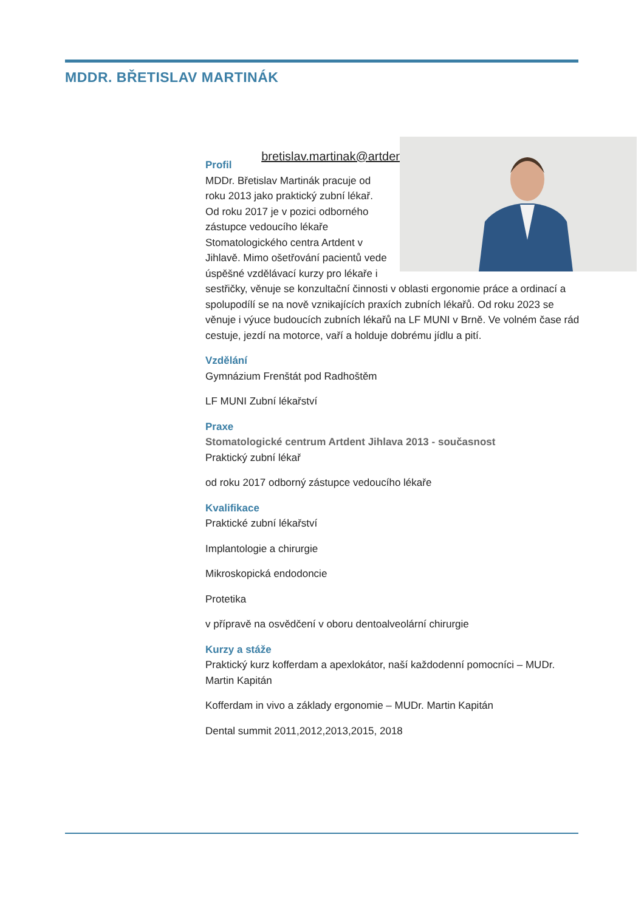MDDR. BŘETISLAV MARTINÁK
bretislav.martinak@artdent.eu
Profil
MDDr. Břetislav Martinák pracuje od roku 2013 jako praktický zubní lékař. Od roku 2017 je v pozici odborného zástupce vedoucího lékaře Stomatologického centra Artdent v Jihlavě. Mimo ošetřování pacientů vede úspěšné vzdělávací kurzy pro lékaře i sestřičky, věnuje se konzultační činnosti v oblasti ergonomie práce a ordinací a spolupodílí se na nově vznikajících praxích zubních lékařů. Od roku 2023 se věnuje i výuce budoucích zubních lékařů na LF MUNI v Brně. Ve volném čase rád cestuje, jezdí na motorce, vaří a holduje dobrému jídlu a pití.
Vzdělání
Gymnázium Frenštát pod Radhoštěm
LF MUNI Zubní lékařství
Praxe
Stomatologické centrum Artdent Jihlava 2013 - současnost
Praktický zubní lékař
od roku 2017 odborný zástupce vedoucího lékaře
Kvalifikace
Praktické zubní lékařství
Implantologie a chirurgie
Mikroskopická endodoncie
Protetika
v přípravě na osvědčení v oboru dentoalveolární chirurgie
Kurzy a stáže
Praktický kurz kofferdam a apexlokátor, naší každodenní pomocníci – MUDr. Martin Kapitán
Kofferdam in vivo a základy ergonomie – MUDr. Martin Kapitán
Dental summit 2011,2012,2013,2015, 2018